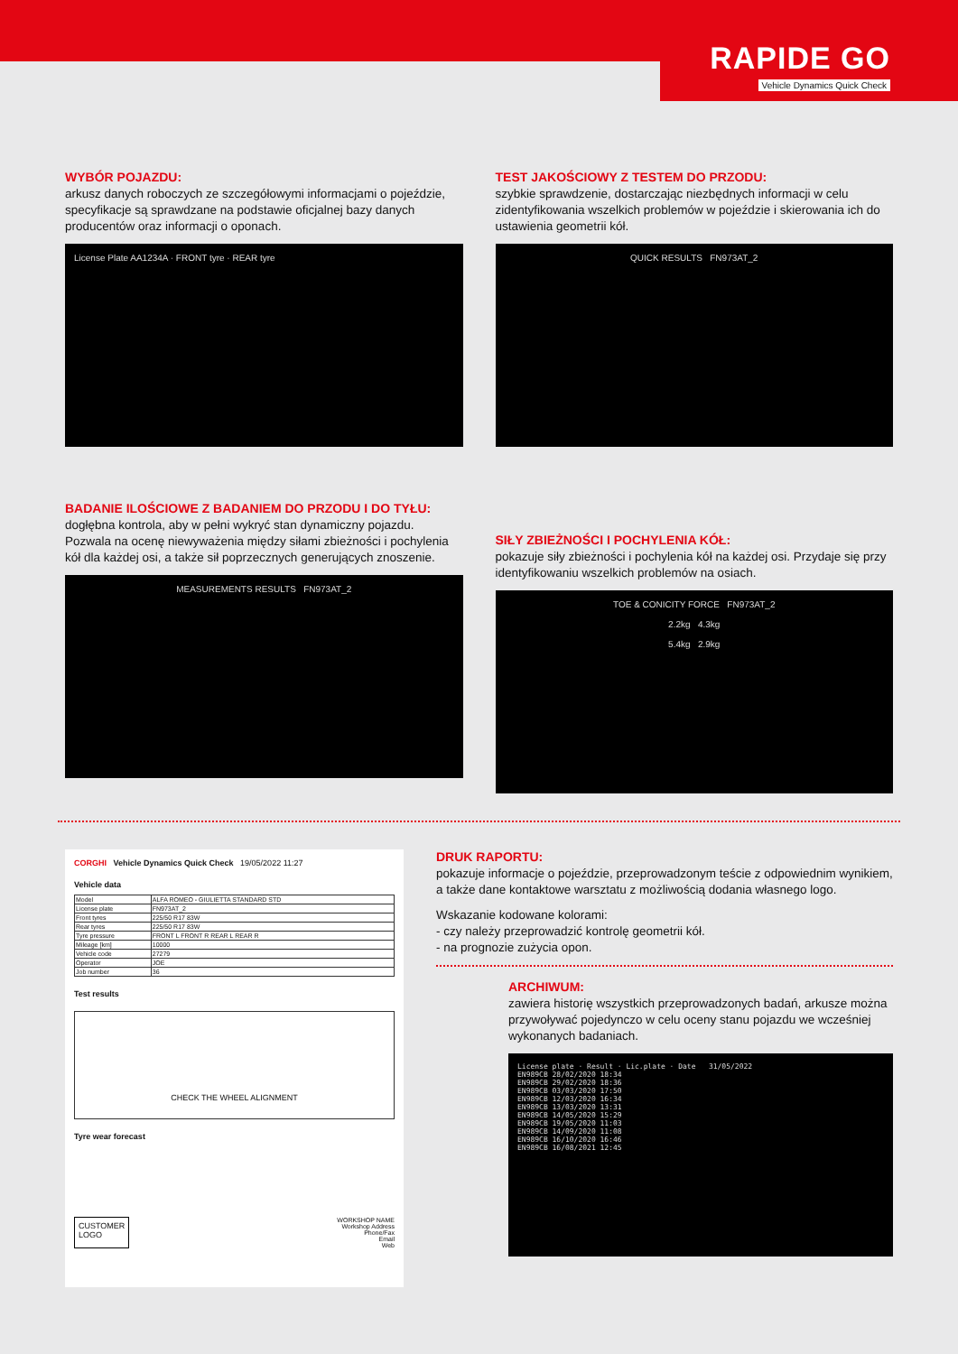RAPIDE GO
Vehicle Dynamics Quick Check
WYBÓR POJAZDU:
arkusz danych roboczych ze szczegółowymi informacjami o pojeździe, specyfikacje są sprawdzane na podstawie oficjalnej bazy danych producentów oraz informacji o oponach.
License Plate AA1234A · FRONT tyre · REAR tyre
TEST JAKOŚCIOWY Z TESTEM DO PRZODU:
szybkie sprawdzenie, dostarczając niezbędnych informacji w celu zidentyfikowania wszelkich problemów w pojeździe i skierowania ich do ustawienia geometrii kół.
QUICK RESULTS FN973AT_2
BADANIE ILOŚCIOWE Z BADANIEM DO PRZODU I DO TYŁU:
dogłębna kontrola, aby w pełni wykryć stan dynamiczny pojazdu. Pozwala na ocenę niewyważenia między siłami zbieżności i pochylenia kół dla każdej osi, a także sił poprzecznych generujących znoszenie.
MEASUREMENTS RESULTS FN973AT_2
SIŁY ZBIEŻNOŚCI I POCHYLENIA KÓŁ:
pokazuje siły zbieżności i pochylenia kół na każdej osi. Przydaje się przy identyfikowaniu wszelkich problemów na osiach.
TOE & CONICITY FORCE FN973AT_2
2.2kg 4.3kg
5.4kg 2.9kg
CORGHI Vehicle Dynamics Quick Check 19/05/2022 11:27
Vehicle data
| Model | ALFA ROMEO - GIULIETTA STANDARD STD |
| License plate | FN973AT_2 |
| Front tyres | 225/50 R17 83W |
| Rear tyres | 225/50 R17 83W |
| Tyre pressure | FRONT L FRONT R REAR L REAR R |
| Mileage [km] | 10000 |
| Vehicle code | 27279 |
| Operator | JOE |
| Job number | 36 |
Test results
CHECK THE WHEEL ALIGNMENT
Tyre wear forecast
CUSTOMER
LOGO
WORKSHOP NAME
Workshop Address
Phone/Fax
Email
Web
DRUK RAPORTU:
pokazuje informacje o pojeździe, przeprowadzonym teście z odpowiednim wynikiem, a także dane kontaktowe warsztatu z możliwością dodania własnego logo.
Wskazanie kodowane kolorami:
- czy należy przeprowadzić kontrolę geometrii kół.
- na prognozie zużycia opon.
ARCHIWUM:
zawiera historię wszystkich przeprowadzonych badań, arkusze można przywoływać pojedynczo w celu oceny stanu pojazdu we wcześniej wykonanych badaniach.
License plate · Result · Lic.plate · Date 31/05/2022
EN989CB 28/02/2020 18:34
EN989CB 29/02/2020 18:36
EN989CB 03/03/2020 17:50
EN989CB 12/03/2020 16:34
EN989CB 13/03/2020 13:31
EN989CB 14/05/2020 15:29
EN989CB 19/05/2020 11:03
EN989CB 14/09/2020 11:08
EN989CB 16/10/2020 16:46
EN989CB 16/08/2021 12:45